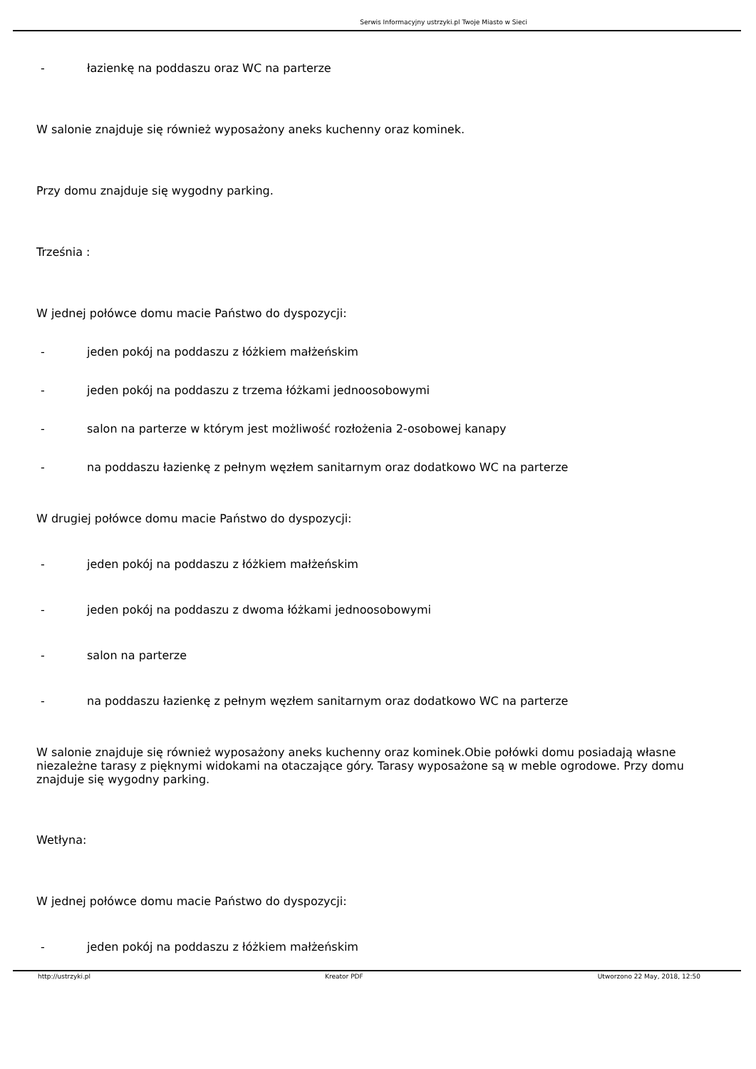Serwis Informacyjny ustrzyki.pl Twoje Miasto w Sieci
- łazienkę na poddaszu oraz WC na parterze
W salonie znajduje się również wyposażony aneks kuchenny oraz kominek.
Przy domu znajduje się wygodny parking.
Trześnia :
W jednej połówce domu macie Państwo do dyspozycji:
- jeden pokój na poddaszu z łóżkiem małżeńskim
- jeden pokój na poddaszu z trzema łóżkami jednoosobowymi
- salon na parterze w którym jest możliwość rozłożenia 2-osobowej kanapy
- na poddaszu łazienkę z pełnym węzłem sanitarnym oraz dodatkowo WC na parterze
W drugiej połówce domu macie Państwo do dyspozycji:
- jeden pokój na poddaszu z łóżkiem małżeńskim
- jeden pokój na poddaszu z dwoma łóżkami jednoosobowymi
- salon na parterze
- na poddaszu łazienkę z pełnym węzłem sanitarnym oraz dodatkowo WC na parterze
W salonie znajduje się również wyposażony aneks kuchenny oraz kominek.Obie połówki domu posiadają własne niezależne tarasy z pięknymi widokami na otaczające góry. Tarasy wyposażone są w meble ogrodowe. Przy domu znajduje się wygodny parking.
Wetłyna:
W jednej połówce domu macie Państwo do dyspozycji:
- jeden pokój na poddaszu z łóżkiem małżeńskim
http://ustrzyki.pl Kreator PDF Utworzono 22 May, 2018, 12:50